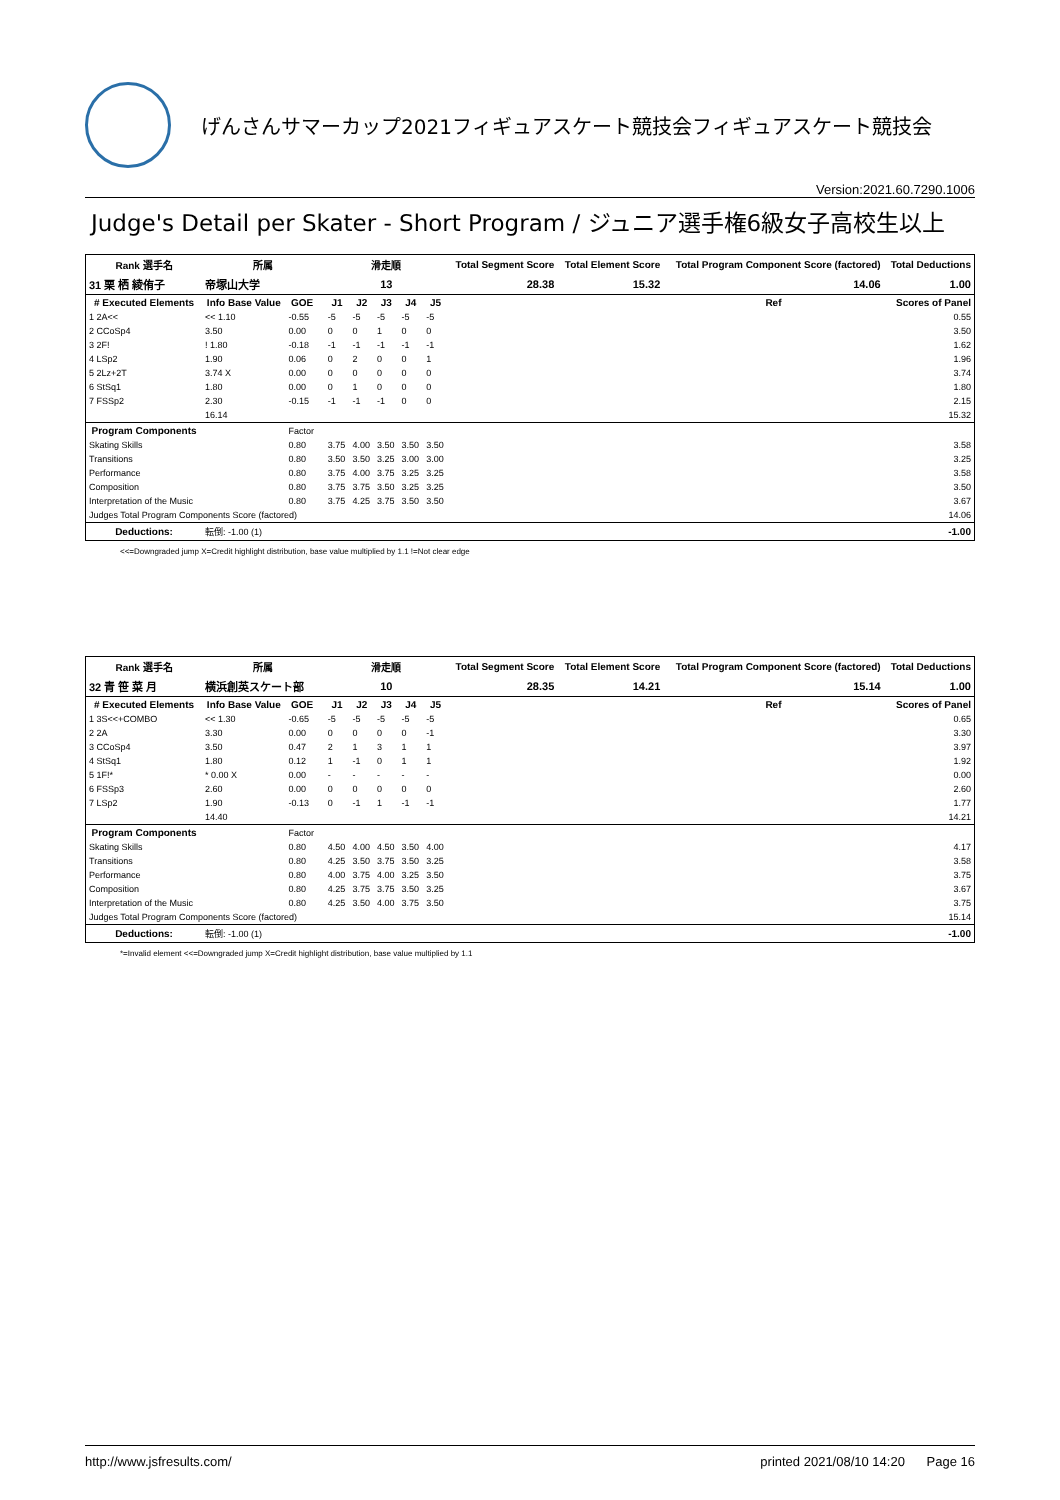げんさんサマーカップ2021フィギュアスケート競技会フィギュアスケート競技会
Version:2021.60.7290.1006
Judge's Detail per Skater - Short Program / ジュニア選手権6級女子高校生以上
| Rank 選手名 | 所属 | | | 滑走順 | | | | | Total Segment Score | Total Element Score | Total Program Component Score (factored) | Total Deductions |
| --- | --- | --- | --- | --- | --- | --- | --- | --- | --- | --- | --- | --- |
| 31 栗 栖 綾侑子 | 帝塚山大学 | | | 13 | | | | | 28.38 | 15.32 | 14.06 | 1.00 |
| # Executed Elements | Info Base Value | GOE | | J1 | J2 | J3 | J4 | J5 | | | Ref | Scores of Panel |
| 1 2A<< | << 1.10 | -0.55 | | -5 | -5 | -5 | -5 | -5 | | | | 0.55 |
| 2 CCoSp4 | 3.50 | 0.00 | | 0 | 0 | 1 | 0 | 0 | | | | 3.50 |
| 3 2F! | ! 1.80 | -0.18 | | -1 | -1 | -1 | -1 | -1 | | | | 1.62 |
| 4 LSp2 | 1.90 | 0.06 | | 0 | 2 | 0 | 0 | 1 | | | | 1.96 |
| 5 2Lz+2T | 3.74 X | 0.00 | | 0 | 0 | 0 | 0 | 0 | | | | 3.74 |
| 6 StSq1 | 1.80 | 0.00 | | 0 | 1 | 0 | 0 | 0 | | | | 1.80 |
| 7 FSSp2 | 2.30 | -0.15 | | -1 | -1 | -1 | 0 | 0 | | | | 2.15 |
| | 16.14 | | | | | | | | | | | 15.32 |
| Program Components | | Factor | | | | | | | | | | |
| Skating Skills | | 0.80 | | 3.75 | 4.00 | 3.50 | 3.50 | 3.50 | | | | 3.58 |
| Transitions | | 0.80 | | 3.50 | 3.50 | 3.25 | 3.00 | 3.00 | | | | 3.25 |
| Performance | | 0.80 | | 3.75 | 4.00 | 3.75 | 3.25 | 3.25 | | | | 3.58 |
| Composition | | 0.80 | | 3.75 | 3.75 | 3.50 | 3.25 | 3.25 | | | | 3.50 |
| Interpretation of the Music | | 0.80 | | 3.75 | 4.25 | 3.75 | 3.50 | 3.50 | | | | 3.67 |
| Judges Total Program Components Score (factored) | | | | | | | | | | | | 14.06 |
| Deductions: | 転倒: -1.00 (1) | | | | | | | | | | | -1.00 |
<<=Downgraded jump X=Credit highlight distribution, base value multiplied by 1.1 !=Not clear edge
| Rank 選手名 | 所属 | | | 滑走順 | | | | | Total Segment Score | Total Element Score | Total Program Component Score (factored) | Total Deductions |
| --- | --- | --- | --- | --- | --- | --- | --- | --- | --- | --- | --- | --- |
| 32 青 笹 菜 月 | 横浜創英スケート部 | | | 10 | | | | | 28.35 | 14.21 | 15.14 | 1.00 |
| # Executed Elements | Info Base Value | GOE | | J1 | J2 | J3 | J4 | J5 | | | Ref | Scores of Panel |
| 1 3S<<+COMBO | << 1.30 | -0.65 | | -5 | -5 | -5 | -5 | -5 | | | | 0.65 |
| 2 2A | 3.30 | 0.00 | | 0 | 0 | 0 | 0 | -1 | | | | 3.30 |
| 3 CCoSp4 | 3.50 | 0.47 | | 2 | 1 | 3 | 1 | 1 | | | | 3.97 |
| 4 StSq1 | 1.80 | 0.12 | | 1 | -1 | 0 | 1 | 1 | | | | 1.92 |
| 5 1F!* | * 0.00 X | 0.00 | | - | - | - | - | - | | | | 0.00 |
| 6 FSSp3 | 2.60 | 0.00 | | 0 | 0 | 0 | 0 | 0 | | | | 2.60 |
| 7 LSp2 | 1.90 | -0.13 | | 0 | -1 | 1 | -1 | -1 | | | | 1.77 |
| | 14.40 | | | | | | | | | | | 14.21 |
| Program Components | | Factor | | | | | | | | | | |
| Skating Skills | | 0.80 | | 4.50 | 4.00 | 4.50 | 3.50 | 4.00 | | | | 4.17 |
| Transitions | | 0.80 | | 4.25 | 3.50 | 3.75 | 3.50 | 3.25 | | | | 3.58 |
| Performance | | 0.80 | | 4.00 | 3.75 | 4.00 | 3.25 | 3.50 | | | | 3.75 |
| Composition | | 0.80 | | 4.25 | 3.75 | 3.75 | 3.50 | 3.25 | | | | 3.67 |
| Interpretation of the Music | | 0.80 | | 4.25 | 3.50 | 4.00 | 3.75 | 3.50 | | | | 3.75 |
| Judges Total Program Components Score (factored) | | | | | | | | | | | | 15.14 |
| Deductions: | 転倒: -1.00 (1) | | | | | | | | | | | -1.00 |
*=Invalid element <<=Downgraded jump X=Credit highlight distribution, base value multiplied by 1.1
http://www.jsfresults.com/ printed 2021/08/10 14:20 Page 16